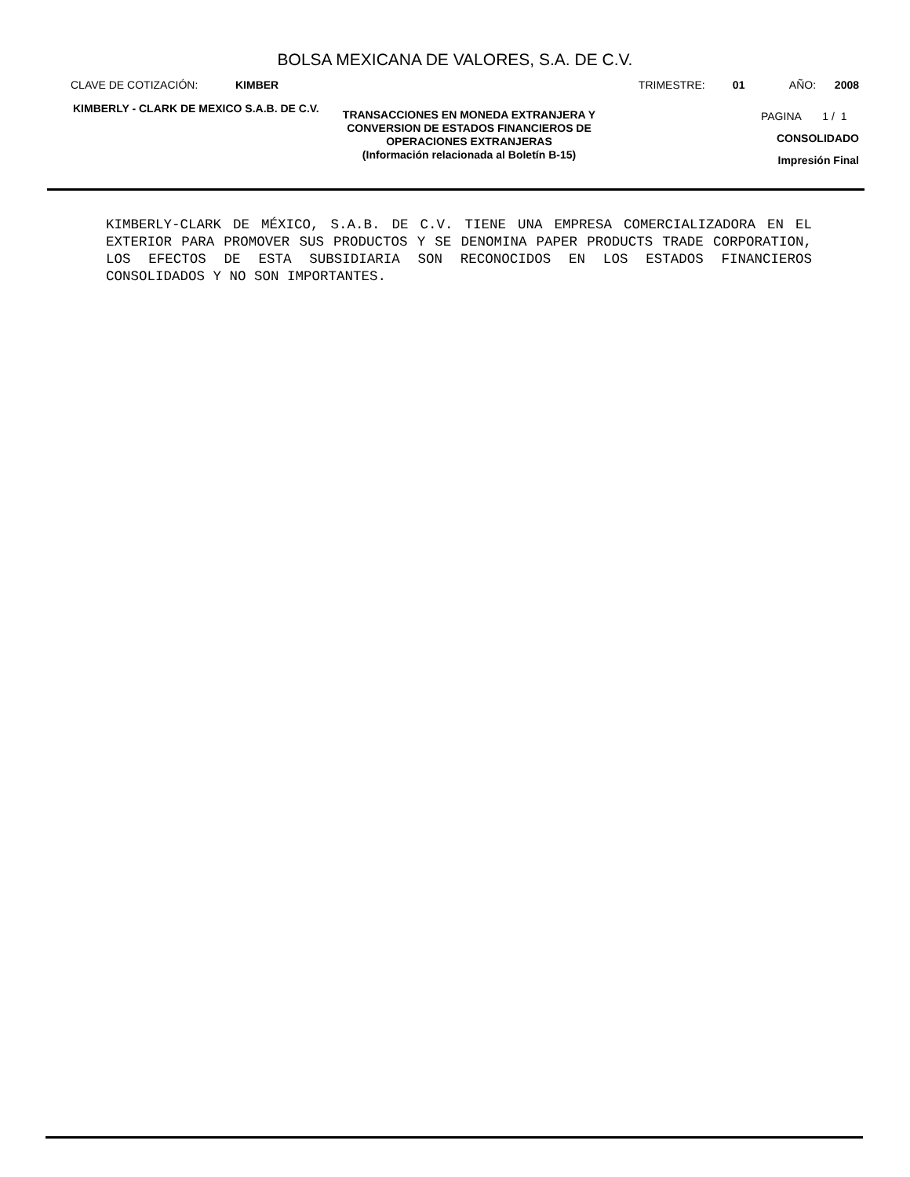BOLSA MEXICANA DE VALORES, S.A. DE C.V.
CLAVE DE COTIZACIÓN: KIMBER TRIMESTRE: 01 AÑO: 2008
KIMBERLY - CLARK DE MEXICO S.A.B. DE C.V.
TRANSACCIONES EN MONEDA EXTRANJERA Y CONVERSION DE ESTADOS FINANCIEROS DE OPERACIONES EXTRANJERAS
(Información relacionada al Boletín B-15)
PAGINA 1 / 1
CONSOLIDADO
Impresión Final
KIMBERLY-CLARK DE MÉXICO, S.A.B. DE C.V. TIENE UNA EMPRESA COMERCIALIZADORA EN EL EXTERIOR PARA PROMOVER SUS PRODUCTOS Y SE DENOMINA PAPER PRODUCTS TRADE CORPORATION, LOS EFECTOS DE ESTA SUBSIDIARIA SON RECONOCIDOS EN LOS ESTADOS FINANCIEROS CONSOLIDADOS Y NO SON IMPORTANTES.